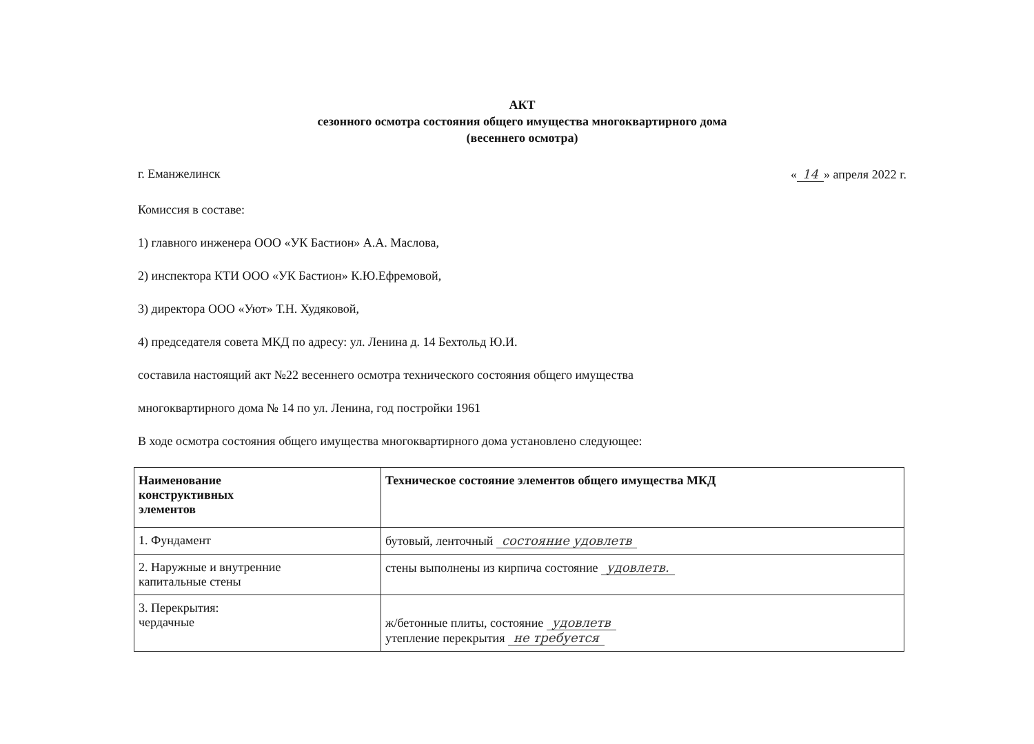АКТ
сезонного осмотра состояния общего имущества многоквартирного дома
(весеннего осмотра)
г. Еманжелинск « 14 » апреля 2022 г.
Комиссия в составе:
1) главного инженера ООО «УК Бастион» А.А. Маслова,
2) инспектора КТИ ООО «УК Бастион» К.Ю.Ефремовой,
3) директора ООО «Уют» Т.Н. Худяковой,
4) председателя совета МКД по адресу: ул. Ленина д. 14 Бехтольд Ю.И.
составила настоящий акт №22 весеннего осмотра технического состояния общего имущества
многоквартирного дома № 14 по ул. Ленина, год постройки 1961
В ходе осмотра состояния общего имущества многоквартирного дома установлено следующее:
| Наименование конструктивных элементов | Техническое состояние элементов общего имущества МКД |
| --- | --- |
| 1. Фундамент | бутовый, ленточный состояние удовлетв |
| 2. Наружные и внутренние капитальные стены | стены выполнены из кирпича состояние удовлетв. |
| 3. Перекрытия: чердачные | ж/бетонные плиты, состояние удовлетв утепление перекрытия не требуется |